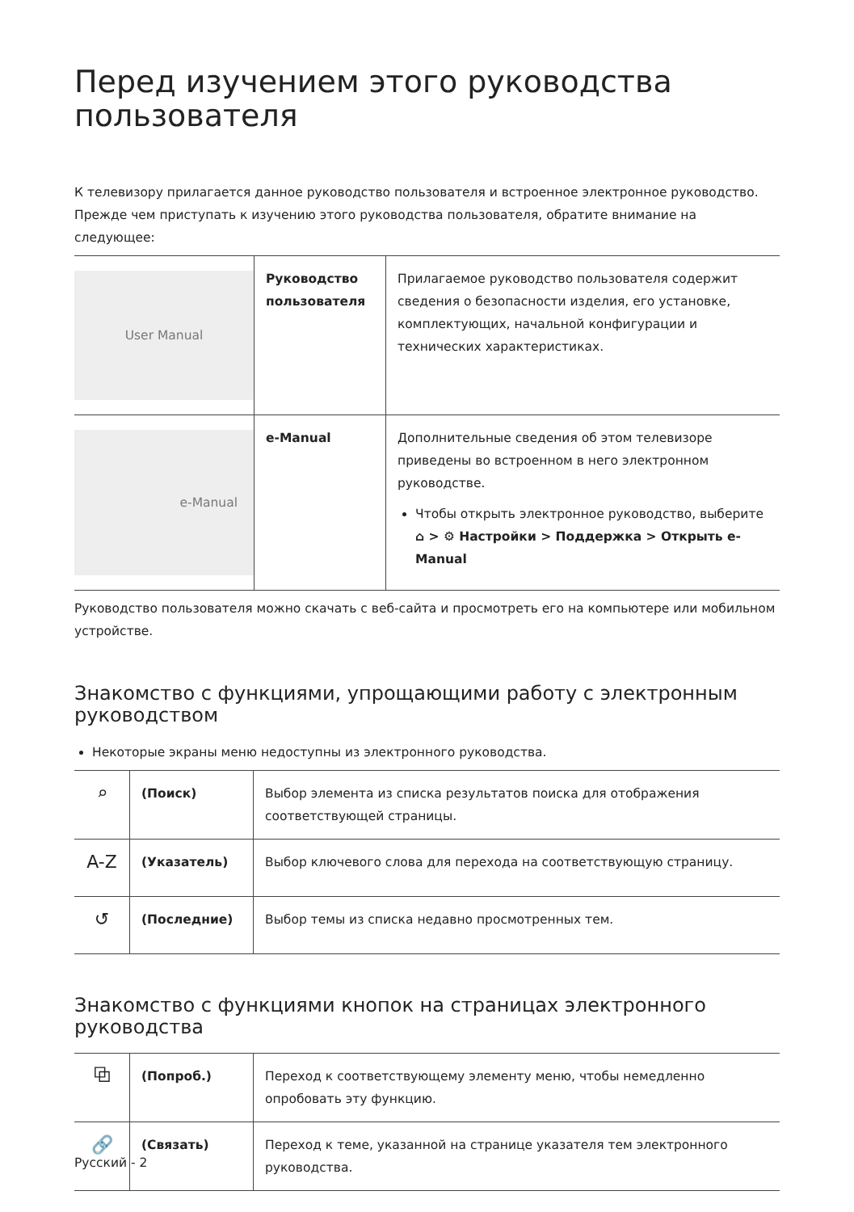Перед изучением этого руководства пользователя
К телевизору прилагается данное руководство пользователя и встроенное электронное руководство.
Прежде чем приступать к изучению этого руководства пользователя, обратите внимание на следующее:
| User Manual | Руководство пользователя | Прилагаемое руководство пользователя содержит сведения о безопасности изделия, его установке, комплектующих, начальной конфигурации и технических характеристиках. |
| e-Manual | e-Manual | Дополнительные сведения об этом телевизоре приведены во встроенном в него электронном руководстве. Чтобы открыть электронное руководство, выберите ⌂ > ⚙ Настройки > Поддержка > Открыть e-Manual |
Руководство пользователя можно скачать с веб-сайта и просмотреть его на компьютере или мобильном устройстве.
Знакомство с функциями, упрощающими работу с электронным руководством
Некоторые экраны меню недоступны из электронного руководства.
| ⌕ | (Поиск) | Выбор элемента из списка результатов поиска для отображения соответствующей страницы. |
| A-Z | (Указатель) | Выбор ключевого слова для перехода на соответствующую страницу. |
| ↺ | (Последние) | Выбор темы из списка недавно просмотренных тем. |
Знакомство с функциями кнопок на страницах электронного руководства
| ⧉ | (Попроб.) | Переход к соответствующему элементу меню, чтобы немедленно опробовать эту функцию. |
| 🔗 | (Связать) | Переход к теме, указанной на странице указателя тем электронного руководства. |
Русский - 2